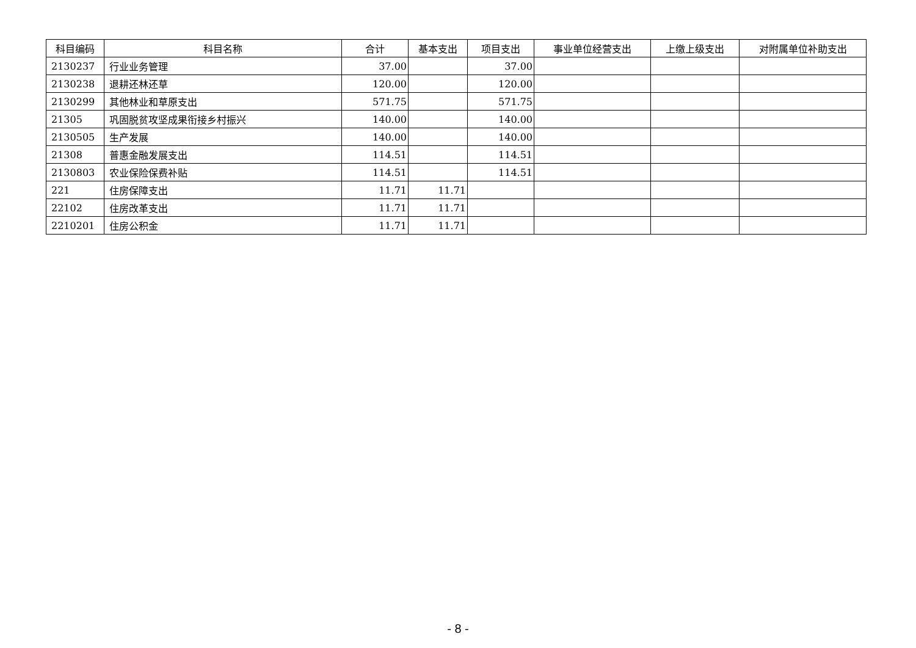| 科目编码 | 科目名称 | 合计 | 基本支出 | 项目支出 | 事业单位经营支出 | 上缴上级支出 | 对附属单位补助支出 |
| --- | --- | --- | --- | --- | --- | --- | --- |
| 2130237 | 行业业务管理 | 37.00 | | 37.00 | | | |
| 2130238 | 退耕还林还草 | 120.00 | | 120.00 | | | |
| 2130299 | 其他林业和草原支出 | 571.75 | | 571.75 | | | |
| 21305 | 巩固脱贫攻坚成果衔接乡村振兴 | 140.00 | | 140.00 | | | |
| 2130505 | 生产发展 | 140.00 | | 140.00 | | | |
| 21308 | 普惠金融发展支出 | 114.51 | | 114.51 | | | |
| 2130803 | 农业保险保费补贴 | 114.51 | | 114.51 | | | |
| 221 | 住房保障支出 | 11.71 | 11.71 | | | | |
| 22102 | 住房改革支出 | 11.71 | 11.71 | | | | |
| 2210201 | 住房公积金 | 11.71 | 11.71 | | | | |
- 8 -